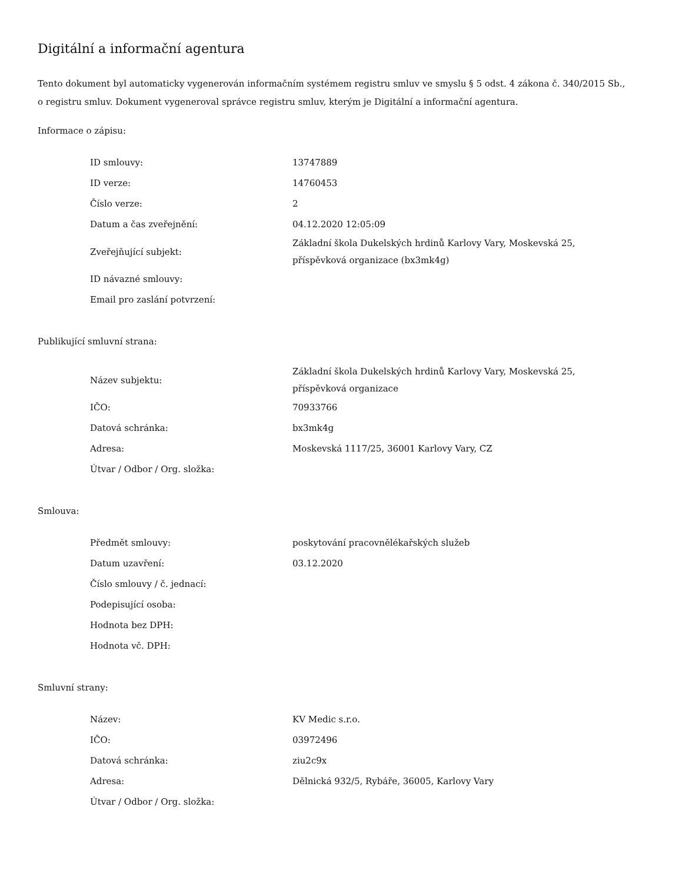Digitální a informační agentura
Tento dokument byl automaticky vygenerován informačním systémem registru smluv ve smyslu § 5 odst. 4 zákona č. 340/2015 Sb., o registru smluv. Dokument vygeneroval správce registru smluv, kterým je Digitální a informační agentura.
Informace o zápisu:
| ID smlouvy: | 13747889 |
| ID verze: | 14760453 |
| Číslo verze: | 2 |
| Datum a čas zveřejnění: | 04.12.2020 12:05:09 |
| Zveřejňující subjekt: | Základní škola Dukelských hrdinů Karlovy Vary, Moskevská 25, příspěvková organizace (bx3mk4g) |
| ID návazné smlouvy: | |
| Email pro zaslání potvrzení: | |
Publikující smluvní strana:
| Název subjektu: | Základní škola Dukelských hrdinů Karlovy Vary, Moskevská 25, příspěvková organizace |
| IČO: | 70933766 |
| Datová schránka: | bx3mk4g |
| Adresa: | Moskevská 1117/25, 36001 Karlovy Vary, CZ |
| Útvar / Odbor / Org. složka: | |
Smlouva:
| Předmět smlouvy: | poskytování pracovnělékařských služeb |
| Datum uzavření: | 03.12.2020 |
| Číslo smlouvy / č. jednací: | |
| Podepisující osoba: | |
| Hodnota bez DPH: | |
| Hodnota vč. DPH: | |
Smluvní strany:
| Název: | KV Medic s.r.o. |
| IČO: | 03972496 |
| Datová schránka: | ziu2c9x |
| Adresa: | Dělnická 932/5, Rybáře, 36005, Karlovy Vary |
| Útvar / Odbor / Org. složka: | |